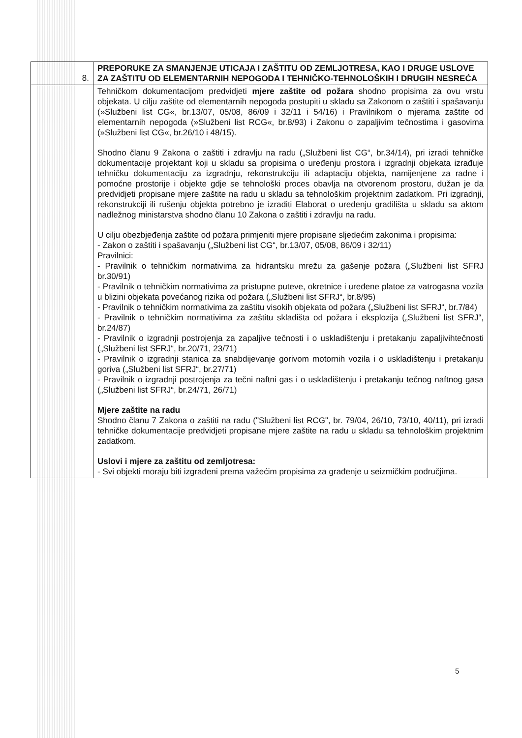| 8. | PREPORUKE ZA SMANJENJE UTICAJA I ZAŠTITU OD ZEMLJOTRESA, KAO I DRUGE USLOVE ZA ZAŠTITU OD ELEMENTARNIH NEPOGODA I TEHNIČKO-TEHNOLOŠKIH I DRUGIH NESREĆA |
| | Tehničkom dokumentacijom predvidjeti mjere zaštite od požara shodno propisima za ovu vrstu objekata. U cilju zaštite od elementarnih nepogoda postupiti u skladu sa Zakonom o zaštiti i spašavanju (»Službeni list CG«, br.13/07, 05/08, 86/09 i 32/11 i 54/16) i Pravilnikom o mjerama zaštite od elementarnih nepogoda (»Službeni list RCG«, br.8/93) i Zakonu o zapaljivim tečnostima i gasovima (»Službeni list CG«, br.26/10 i 48/15). Shodno članu 9 Zakona o zaštiti i zdravlju na radu („Službeni list CG“, br.34/14), pri izradi tehničke dokumentacije projektant koji u skladu sa propisima o uređenju prostora i izgradnji objekata izrađuje tehničku dokumentaciju za izgradnju, rekonstrukciju ili adaptaciju objekta, namijenjene za radne i pomoćne prostorije i objekte gdje se tehnološki proces obavlja na otvorenom prostoru, dužan je da predvidjeti propisane mjere zaštite na radu u skladu sa tehnološkim projektnim zadatkom. Pri izgradnji, rekonstrukciji ili rušenju objekta potrebno je izraditi Elaborat o uređenju gradilišta u skladu sa aktom nadležnog ministarstva shodno članu 10 Zakona o zaštiti i zdravlju na radu. U cilju obezbjeđenja zaštite od požara primjeniti mjere propisane sljedećim zakonima i propisima: - Zakon o zaštiti i spašavanju („Službeni list CG“, br.13/07, 05/08, 86/09 i 32/11) Pravilnici: - Pravilnik o tehničkim normativima za hidrantsku mrežu za gašenje požara („Službeni list SFRJ br.30/91) - Pravilnik o tehničkim normativima za pristupne puteve, okretnice i uređene platoe za vatrogasna vozila u blizini objekata povećanog rizika od požara („Službeni list SFRJ“, br.8/95) - Pravilnik o tehničkim normativima za zaštitu visokih objekata od požara („Službeni list SFRJ“, br.7/84) - Pravilnik o tehničkim normativima za zaštitu skladišta od požara i eksplozija („Službeni list SFRJ“, br.24/87) - Pravilnik o izgradnji postrojenja za zapaljive tečnosti i o uskladištenju i pretakanju zapaljivihtečnosti („Službeni list SFRJ“, br.20/71, 23/71) - Pravilnik o izgradnji stanica za snabdijevanje gorivom motornih vozila i o uskladištenju i pretakanju goriva („Službeni list SFRJ“, br.27/71) - Pravilnik o izgradnji postrojenja za tečni naftni gas i o uskladištenju i pretakanju tečnog naftnog gasa („Službeni list SFRJ“, br.24/71, 26/71) Mjere zaštite na radu Shodno članu 7 Zakona o zaštiti na radu ("Službeni list RCG", br. 79/04, 26/10, 73/10, 40/11), pri izradi tehničke dokumentacije predvidjeti propisane mjere zaštite na radu u skladu sa tehnološkim projektnim zadatkom. Uslovi i mjere za zaštitu od zemljotresa: - Svi objekti moraju biti izgrađeni prema važećim propisima za građenje u seizmičkim područjima. |
5